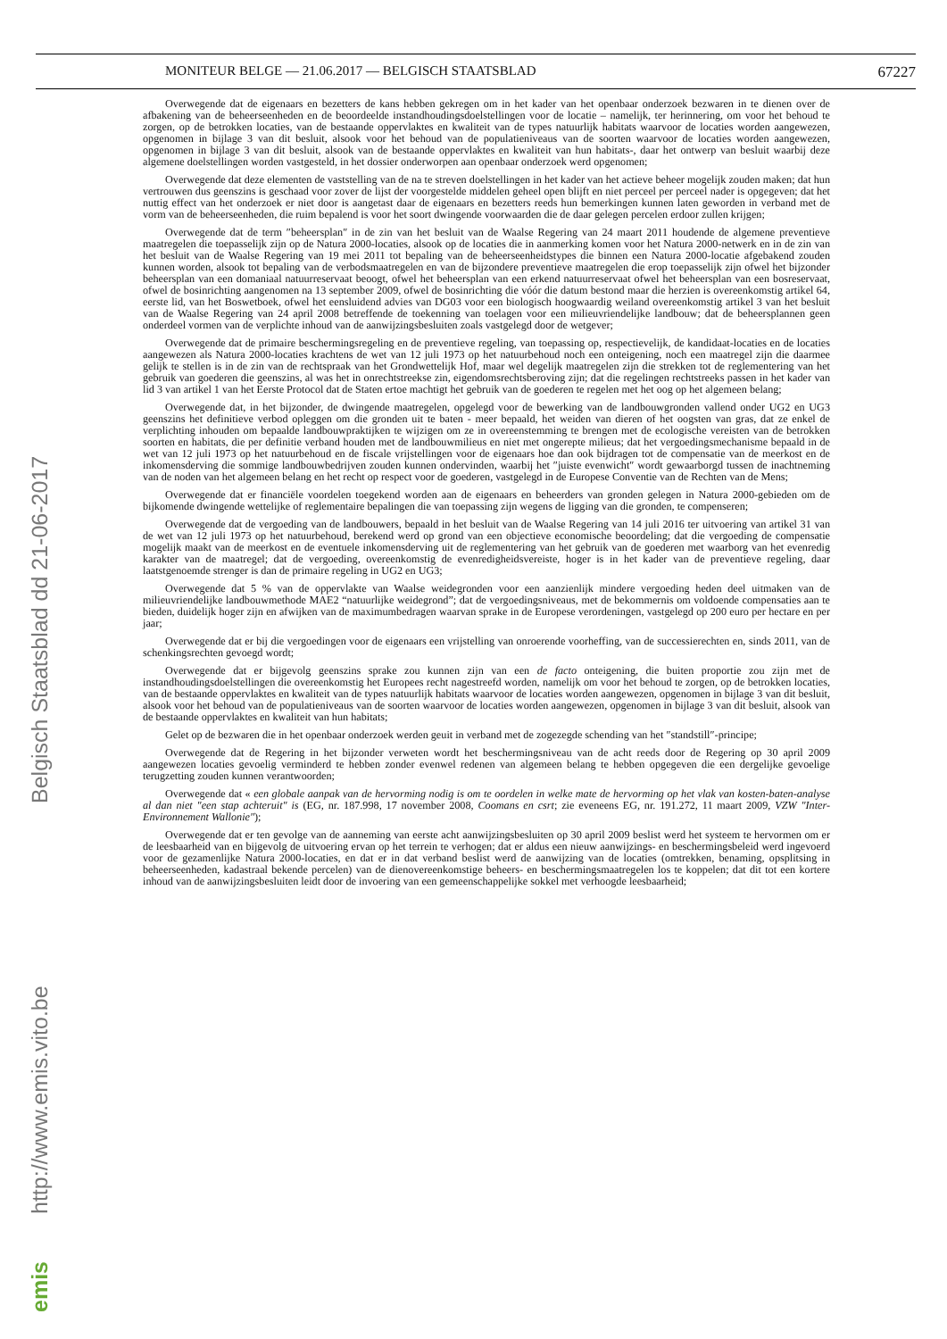MONITEUR BELGE — 21.06.2017 — BELGISCH STAATSBLAD 67227
Overwegende dat de eigenaars en bezetters de kans hebben gekregen om in het kader van het openbaar onderzoek bezwaren in te dienen over de afbakening van de beheerseenheden en de beoordeelde instandhoudingsdoelstellingen voor de locatie – namelijk, ter herinnering, om voor het behoud te zorgen, op de betrokken locaties, van de bestaande oppervlaktes en kwaliteit van de types natuurlijk habitats waarvoor de locaties worden aangewezen, opgenomen in bijlage 3 van dit besluit, alsook voor het behoud van de populatieniveaus van de soorten waarvoor de locaties worden aangewezen, opgenomen in bijlage 3 van dit besluit, alsook van de bestaande oppervlaktes en kwaliteit van hun habitats-, daar het ontwerp van besluit waarbij deze algemene doelstellingen worden vastgesteld, in het dossier onderworpen aan openbaar onderzoek werd opgenomen;
Overwegende dat deze elementen de vaststelling van de na te streven doelstellingen in het kader van het actieve beheer mogelijk zouden maken; dat hun vertrouwen dus geenszins is geschaad voor zover de lijst der voorgestelde middelen geheel open blijft en niet perceel per perceel nader is opgegeven; dat het nuttig effect van het onderzoek er niet door is aangetast daar de eigenaars en bezetters reeds hun bemerkingen kunnen laten geworden in verband met de vorm van de beheerseenheden, die ruim bepalend is voor het soort dwingende voorwaarden die de daar gelegen percelen erdoor zullen krijgen;
Overwegende dat de term ″beheersplan″ in de zin van het besluit van de Waalse Regering van 24 maart 2011 houdende de algemene preventieve maatregelen die toepasselijk zijn op de Natura 2000-locaties, alsook op de locaties die in aanmerking komen voor het Natura 2000-netwerk en in de zin van het besluit van de Waalse Regering van 19 mei 2011 tot bepaling van de beheerseenheidstypes die binnen een Natura 2000-locatie afgebakend zouden kunnen worden, alsook tot bepaling van de verbodsmaatregelen en van de bijzondere preventieve maatregelen die erop toepasselijk zijn ofwel het bijzonder beheersplan van een domaniaal natuurreservaat beoogt, ofwel het beheersplan van een erkend natuurreservaat ofwel het beheersplan van een bosreservaat, ofwel de bosinrichting aangenomen na 13 september 2009, ofwel de bosinrichting die vóór die datum bestond maar die herzien is overeenkomstig artikel 64, eerste lid, van het Boswetboek, ofwel het eensluidend advies van DG03 voor een biologisch hoogwaardig weiland overeenkomstig artikel 3 van het besluit van de Waalse Regering van 24 april 2008 betreffende de toekenning van toelagen voor een milieuvriendelijke landbouw; dat de beheersplannen geen onderdeel vormen van de verplichte inhoud van de aanwijzingsbesluiten zoals vastgelegd door de wetgever;
Overwegende dat de primaire beschermingsregeling en de preventieve regeling, van toepassing op, respectievelijk, de kandidaat-locaties en de locaties aangewezen als Natura 2000-locaties krachtens de wet van 12 juli 1973 op het natuurbehoud noch een onteigening, noch een maatregel zijn die daarmee gelijk te stellen is in de zin van de rechtspraak van het Grondwettelijk Hof, maar wel degelijk maatregelen zijn die strekken tot de reglementering van het gebruik van goederen die geenszins, al was het in onrechtstreekse zin, eigendomsrechtsberoving zijn; dat die regelingen rechtstreeks passen in het kader van lid 3 van artikel 1 van het Eerste Protocol dat de Staten ertoe machtigt het gebruik van de goederen te regelen met het oog op het algemeen belang;
Overwegende dat, in het bijzonder, de dwingende maatregelen, opgelegd voor de bewerking van de landbouwgronden vallend onder UG2 en UG3 geenszins het definitieve verbod opleggen om die gronden uit te baten - meer bepaald, het weiden van dieren of het oogsten van gras, dat ze enkel de verplichting inhouden om bepaalde landbouwpraktijken te wijzigen om ze in overeenstemming te brengen met de ecologische vereisten van de betrokken soorten en habitats, die per definitie verband houden met de landbouwmilieus en niet met ongerepte milieus; dat het vergoedingsmechanisme bepaald in de wet van 12 juli 1973 op het natuurbehoud en de fiscale vrijstellingen voor de eigenaars hoe dan ook bijdragen tot de compensatie van de meerkost en de inkomensderving die sommige landbouwbedrijven zouden kunnen ondervinden, waarbij het ″juiste evenwicht″ wordt gewaarborgd tussen de inachtneming van de noden van het algemeen belang en het recht op respect voor de goederen, vastgelegd in de Europese Conventie van de Rechten van de Mens;
Overwegende dat er financiële voordelen toegekend worden aan de eigenaars en beheerders van gronden gelegen in Natura 2000-gebieden om de bijkomende dwingende wettelijke of reglementaire bepalingen die van toepassing zijn wegens de ligging van die gronden, te compenseren;
Overwegende dat de vergoeding van de landbouwers, bepaald in het besluit van de Waalse Regering van 14 juli 2016 ter uitvoering van artikel 31 van de wet van 12 juli 1973 op het natuurbehoud, berekend werd op grond van een objectieve economische beoordeling; dat die vergoeding de compensatie mogelijk maakt van de meerkost en de eventuele inkomensderving uit de reglementering van het gebruik van de goederen met waarborg van het evenredig karakter van de maatregel; dat de vergoeding, overeenkomstig de evenredigheidsvereiste, hoger is in het kader van de preventieve regeling, daar laatstgenoemde strenger is dan de primaire regeling in UG2 en UG3;
Overwegende dat 5 % van de oppervlakte van Waalse weidegronden voor een aanzienlijk mindere vergoeding heden deel uitmaken van de milieuvriendelijke landbouwmethode MAE2 “natuurlijke weidegrond”; dat de vergoedingsniveaus, met de bekommernis om voldoende compensaties aan te bieden, duidelijk hoger zijn en afwijken van de maximumbedragen waarvan sprake in de Europese verordeningen, vastgelegd op 200 euro per hectare en per jaar;
Overwegende dat er bij die vergoedingen voor de eigenaars een vrijstelling van onroerende voorheffing, van de successierechten en, sinds 2011, van de schenkingsrechten gevoegd wordt;
Overwegende dat er bijgevolg geenszins sprake zou kunnen zijn van een de facto onteigening, die buiten proportie zou zijn met de instandhoudingsdoelstellingen die overeenkomstig het Europees recht nagestreefd worden, namelijk om voor het behoud te zorgen, op de betrokken locaties, van de bestaande oppervlaktes en kwaliteit van de types natuurlijk habitats waarvoor de locaties worden aangewezen, opgenomen in bijlage 3 van dit besluit, alsook voor het behoud van de populatieniveaus van de soorten waarvoor de locaties worden aangewezen, opgenomen in bijlage 3 van dit besluit, alsook van de bestaande oppervlaktes en kwaliteit van hun habitats;
Gelet op de bezwaren die in het openbaar onderzoek werden geuit in verband met de zogezegde schending van het ″standstill″-principe;
Overwegende dat de Regering in het bijzonder verweten wordt het beschermingsniveau van de acht reeds door de Regering op 30 april 2009 aangewezen locaties gevoelig verminderd te hebben zonder evenwel redenen van algemeen belang te hebben opgegeven die een dergelijke gevoelige terugzetting zouden kunnen verantwoorden;
Overwegende dat « een globale aanpak van de hervorming nodig is om te oordelen in welke mate de hervorming op het vlak van kosten-baten-analyse al dan niet ″een stap achteruit″ is (EG, nr. 187.998, 17 november 2008, Coomans en csrt; zie eveneens EG, nr. 191.272, 11 maart 2009, VZW ″Inter-Environnement Wallonie″);
Overwegende dat er ten gevolge van de aanneming van eerste acht aanwijzingsbesluiten op 30 april 2009 beslist werd het systeem te hervormen om er de leesbaarheid van en bijgevolg de uitvoering ervan op het terrein te verhogen; dat er aldus een nieuw aanwijzings- en beschermingsbeleid werd ingevoerd voor de gezamenlijke Natura 2000-locaties, en dat er in dat verband beslist werd de aanwijzing van de locaties (omtrekken, benaming, opsplitsing in beheerseenheden, kadastraal bekende percelen) van de dienovereenkomstige beheers- en beschermingsmaatregelen los te koppelen; dat dit tot een kortere inhoud van de aanwijzingsbesluiten leidt door de invoering van een gemeenschappelijke sokkel met verhoogde leesbaarheid;
Belgisch Staatsblad dd 21-06-2017
http://www.emis.vito.be
emis